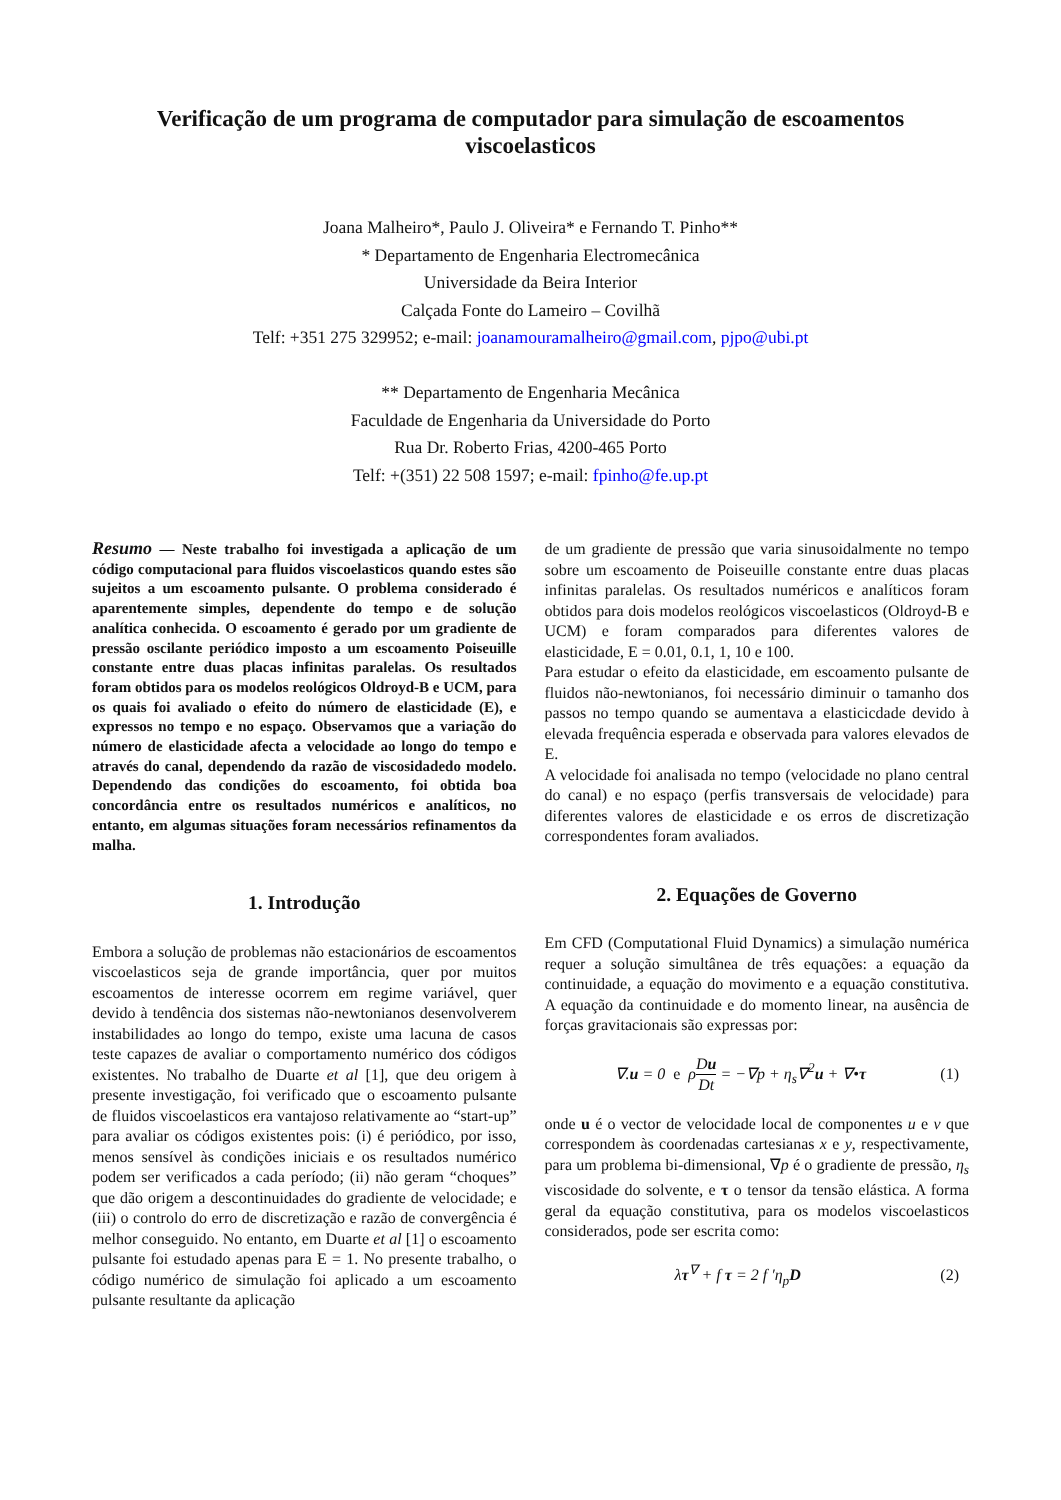Verificação de um programa de computador para simulação de escoamentos viscoelasticos
Joana Malheiro*, Paulo J. Oliveira* e Fernando T. Pinho**
* Departamento de Engenharia Electromecânica
Universidade da Beira Interior
Calçada Fonte do Lameiro – Covilhã
Telf: +351 275 329952; e-mail: joanamouramalheiro@gmail.com, pjpo@ubi.pt
** Departamento de Engenharia Mecânica
Faculdade de Engenharia da Universidade do Porto
Rua Dr. Roberto Frias, 4200-465 Porto
Telf: +(351) 22 508 1597; e-mail: fpinho@fe.up.pt
Resumo — Neste trabalho foi investigada a aplicação de um código computacional para fluidos viscoelasticos quando estes são sujeitos a um escoamento pulsante. O problema considerado é aparentemente simples, dependente do tempo e de solução analítica conhecida. O escoamento é gerado por um gradiente de pressão oscilante periódico imposto a um escoamento Poiseuille constante entre duas placas infinitas paralelas. Os resultados foram obtidos para os modelos reológicos Oldroyd-B e UCM, para os quais foi avaliado o efeito do número de elasticidade (E), e expressos no tempo e no espaço. Observamos que a variação do número de elasticidade afecta a velocidade ao longo do tempo e através do canal, dependendo da razão de viscosidadedo modelo. Dependendo das condições do escoamento, foi obtida boa concordância entre os resultados numéricos e analíticos, no entanto, em algumas situações foram necessários refinamentos da malha.
1. Introdução
Embora a solução de problemas não estacionários de escoamentos viscoelasticos seja de grande importância, quer por muitos escoamentos de interesse ocorrem em regime variável, quer devido à tendência dos sistemas não-newtonianos desenvolverem instabilidades ao longo do tempo, existe uma lacuna de casos teste capazes de avaliar o comportamento numérico dos códigos existentes. No trabalho de Duarte et al [1], que deu origem à presente investigação, foi verificado que o escoamento pulsante de fluidos viscoelasticos era vantajoso relativamente ao “start-up” para avaliar os códigos existentes pois: (i) é periódico, por isso, menos sensível às condições iniciais e os resultados numérico podem ser verificados a cada período; (ii) não geram “choques” que dão origem a descontinuidades do gradiente de velocidade; e (iii) o controlo do erro de discretização e razão de convergência é melhor conseguido. No entanto, em Duarte et al [1] o escoamento pulsante foi estudado apenas para E = 1. No presente trabalho, o código numérico de simulação foi aplicado a um escoamento pulsante resultante da aplicação
de um gradiente de pressão que varia sinusoidalmente no tempo sobre um escoamento de Poiseuille constante entre duas placas infinitas paralelas. Os resultados numéricos e analíticos foram obtidos para dois modelos reológicos viscoelasticos (Oldroyd-B e UCM) e foram comparados para diferentes valores de elasticidade, E = 0.01, 0.1, 1, 10 e 100.
Para estudar o efeito da elasticidade, em escoamento pulsante de fluidos não-newtonianos, foi necessário diminuir o tamanho dos passos no tempo quando se aumentava a elasticicdade devido à elevada frequência esperada e observada para valores elevados de E.
A velocidade foi analisada no tempo (velocidade no plano central do canal) e no espaço (perfis transversais de velocidade) para diferentes valores de elasticidade e os erros de discretização correspondentes foram avaliados.
2. Equações de Governo
Em CFD (Computational Fluid Dynamics) a simulação numérica requer a solução simultânea de três equações: a equação da continuidade, a equação do movimento e a equação constitutiva. A equação da continuidade e do momento linear, na ausência de forças gravitacionais são expressas por:
∇.u = 0 e ρDu Dt = −∇p + η<sub>s</sub>∇<sup>2</sup>u + ∇•τ (1)
onde u é o vector de velocidade local de componentes u e v que correspondem às coordenadas cartesianas x e y, respectivamente, para um problema bi-dimensional, ∇p é o gradiente de pressão, η<sub>s</sub> viscosidade do solvente, e τ o tensor da tensão elástica. A forma geral da equação constitutiva, para os modelos viscoelasticos considerados, pode ser escrita como:
λτ<sup>∇</sup> + f τ = 2 f ′η<sub>p</sub>D (2)